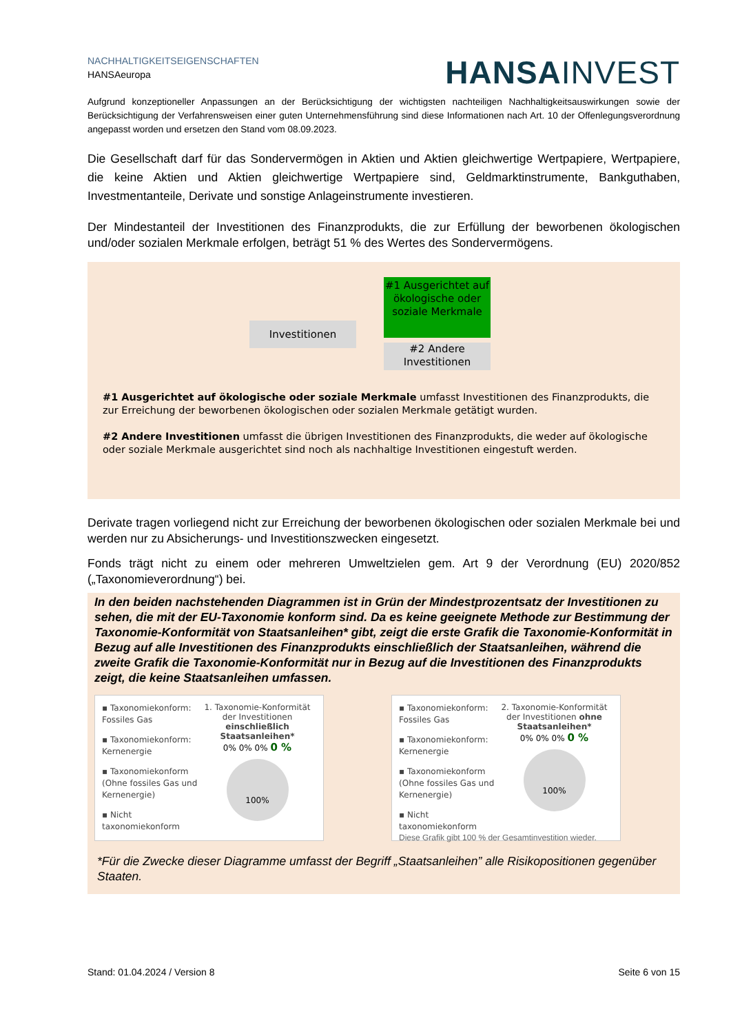NACHHALTIGKEITSEIGENSCHAFTEN
HANSAeuropa
HANSAINVEST
Aufgrund konzeptioneller Anpassungen an der Berücksichtigung der wichtigsten nachteiligen Nachhaltigkeitsauswirkungen sowie der Berücksichtigung der Verfahrensweisen einer guten Unternehmensführung sind diese Informationen nach Art. 10 der Offenlegungsverordnung angepasst worden und ersetzen den Stand vom 08.09.2023.
Die Gesellschaft darf für das Sondervermögen in Aktien und Aktien gleichwertige Wertpapiere, Wertpapiere, die keine Aktien und Aktien gleichwertige Wertpapiere sind, Geldmarktinstrumente, Bankguthaben, Investmentanteile, Derivate und sonstige Anlageinstrumente investieren.
Der Mindestanteil der Investitionen des Finanzprodukts, die zur Erfüllung der beworbenen ökologischen und/oder sozialen Merkmale erfolgen, beträgt 51 % des Wertes des Sondervermögens.
Investitionen
#1 Ausgerichtet auf ökologische oder soziale Merkmale
#2 Andere Investitionen
#1 Ausgerichtet auf ökologische oder soziale Merkmale umfasst Investitionen des Finanzprodukts, die zur Erreichung der beworbenen ökologischen oder sozialen Merkmale getätigt wurden.
#2 Andere Investitionen umfasst die übrigen Investitionen des Finanzprodukts, die weder auf ökologische oder soziale Merkmale ausgerichtet sind noch als nachhaltige Investitionen eingestuft werden.
Derivate tragen vorliegend nicht zur Erreichung der beworbenen ökologischen oder sozialen Merkmale bei und werden nur zu Absicherungs- und Investitionszwecken eingesetzt.
Fonds trägt nicht zu einem oder mehreren Umweltzielen gem. Art 9 der Verordnung (EU) 2020/852 („Taxonomieverordnung“) bei.
In den beiden nachstehenden Diagrammen ist in Grün der Mindestprozentsatz der Investitionen zu sehen, die mit der EU-Taxonomie konform sind. Da es keine geeignete Methode zur Bestimmung der Taxonomie-Konformität von Staatsanleihen* gibt, zeigt die erste Grafik die Taxonomie-Konformität in Bezug auf alle Investitionen des Finanzprodukts einschließlich der Staatsanleihen, während die zweite Grafik die Taxonomie-Konformität nur in Bezug auf die Investitionen des Finanzprodukts zeigt, die keine Staatsanleihen umfassen.
▪ Taxonomiekonform: Fossiles Gas
▪ Taxonomiekonform: Kernenergie
▪ Taxonomiekonform (Ohne fossiles Gas und Kernenergie)
▪ Nicht taxonomiekonform
1. Taxonomie-Konformität der Investitionen einschließlich Staatsanleihen*
0% 0% 0% 0 %
100%
▪ Taxonomiekonform: Fossiles Gas
▪ Taxonomiekonform: Kernenergie
▪ Taxonomiekonform (Ohne fossiles Gas und Kernenergie)
▪ Nicht taxonomiekonform
2. Taxonomie-Konformität der Investitionen ohne Staatsanleihen*
0% 0% 0% 0 %
100%
Diese Grafik gibt 100 % der Gesamtinvestition wieder.
*Für die Zwecke dieser Diagramme umfasst der Begriff „Staatsanleihen” alle Risikopositionen gegenüber Staaten.
Stand: 01.04.2024 / Version 8 Seite 6 von 15